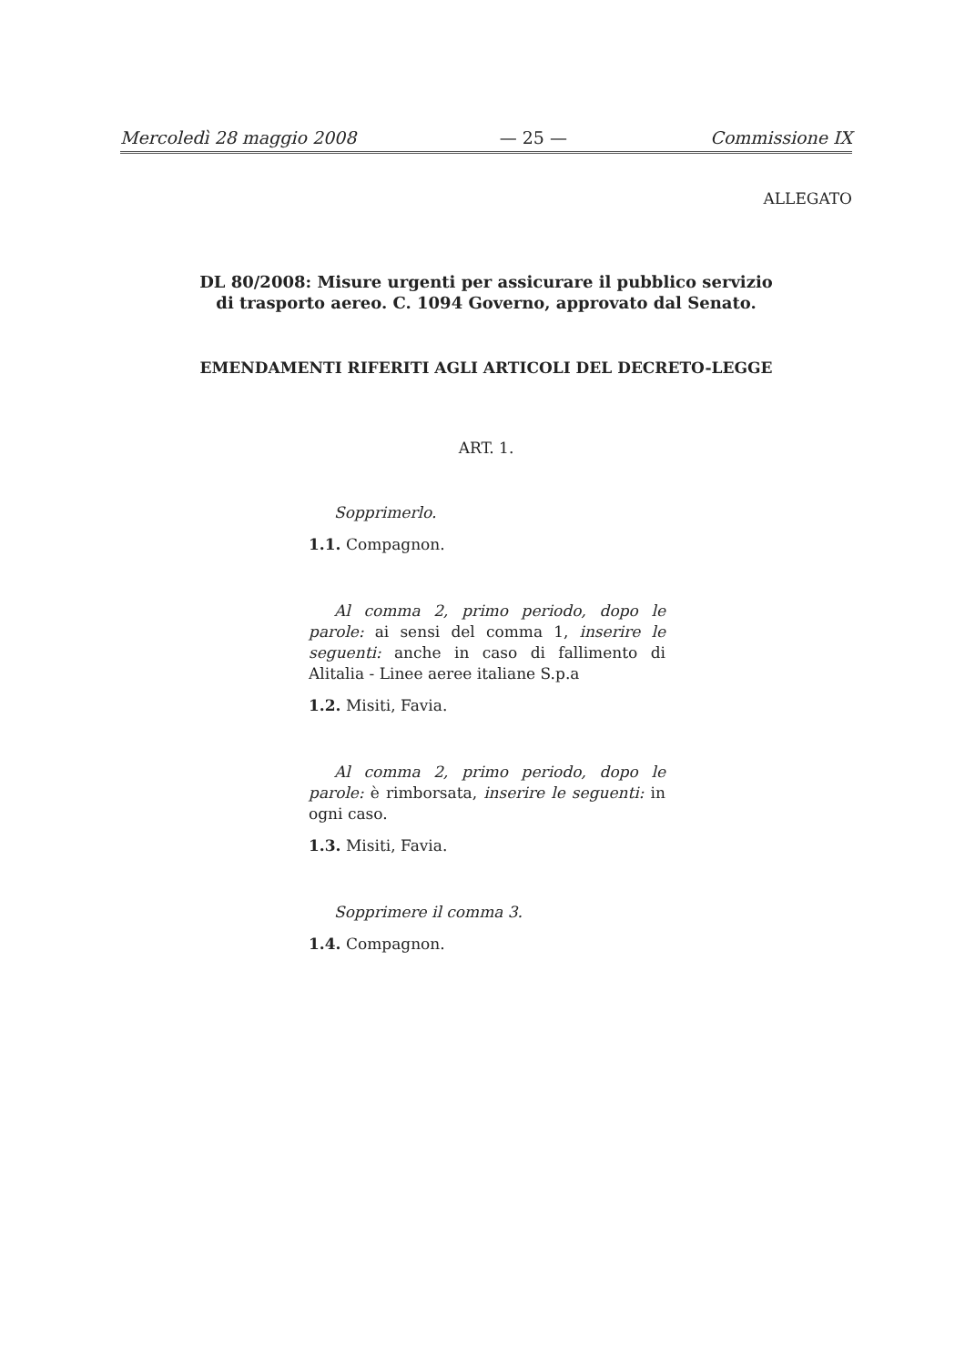Mercoledì 28 maggio 2008 — 25 — Commissione IX
ALLEGATO
DL 80/2008: Misure urgenti per assicurare il pubblico servizio di trasporto aereo. C. 1094 Governo, approvato dal Senato.
EMENDAMENTI RIFERITI AGLI ARTICOLI DEL DECRETO-LEGGE
ART. 1.
Sopprimerlo.
1.1. Compagnon.
Al comma 2, primo periodo, dopo le parole: ai sensi del comma 1, inserire le seguenti: anche in caso di fallimento di Alitalia - Linee aeree italiane S.p.a
1.2. Misiti, Favia.
Al comma 2, primo periodo, dopo le parole: è rimborsata, inserire le seguenti: in ogni caso.
1.3. Misiti, Favia.
Sopprimere il comma 3.
1.4. Compagnon.